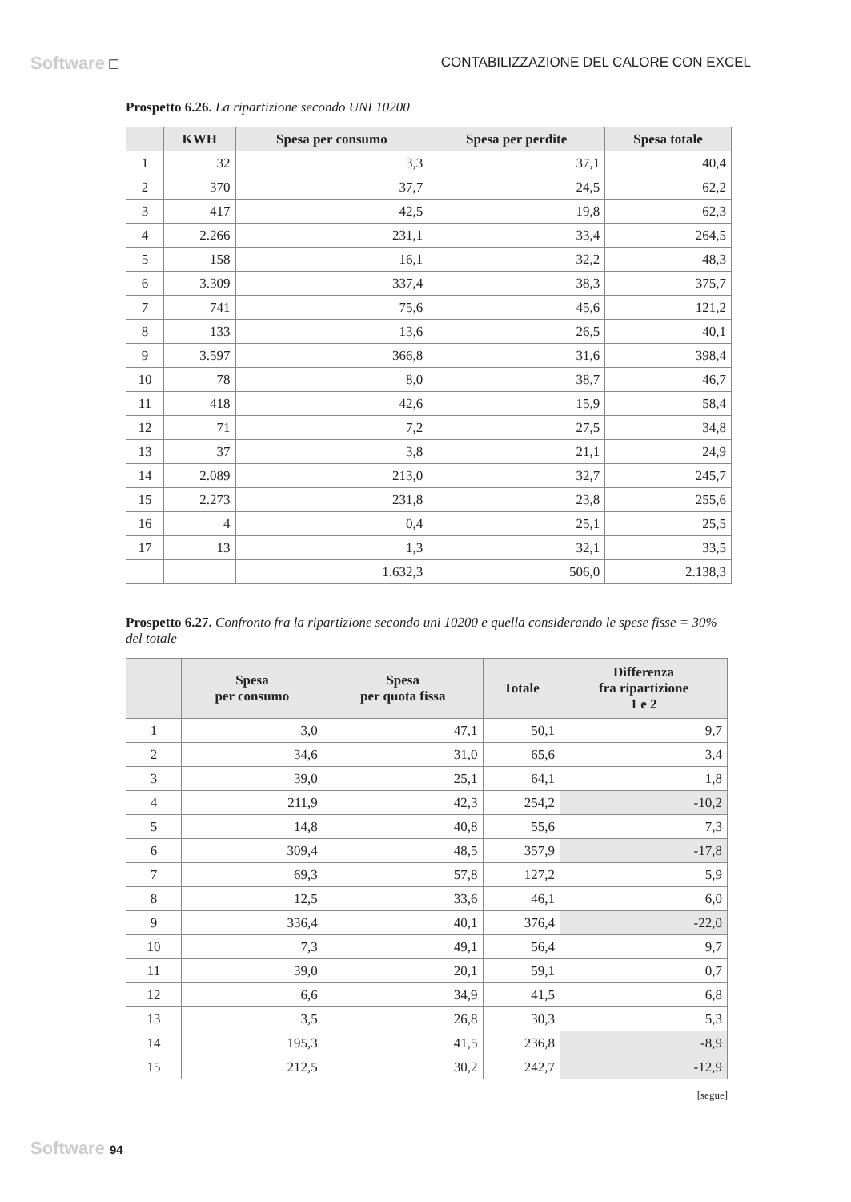Software ☐ CONTABILIZZAZIONE DEL CALORE CON EXCEL
Prospetto 6.26. La ripartizione secondo UNI 10200
| | KWH | Spesa per consumo | Spesa per perdite | Spesa totale |
| --- | --- | --- | --- | --- |
| 1 | 32 | 3,3 | 37,1 | 40,4 |
| 2 | 370 | 37,7 | 24,5 | 62,2 |
| 3 | 417 | 42,5 | 19,8 | 62,3 |
| 4 | 2.266 | 231,1 | 33,4 | 264,5 |
| 5 | 158 | 16,1 | 32,2 | 48,3 |
| 6 | 3.309 | 337,4 | 38,3 | 375,7 |
| 7 | 741 | 75,6 | 45,6 | 121,2 |
| 8 | 133 | 13,6 | 26,5 | 40,1 |
| 9 | 3.597 | 366,8 | 31,6 | 398,4 |
| 10 | 78 | 8,0 | 38,7 | 46,7 |
| 11 | 418 | 42,6 | 15,9 | 58,4 |
| 12 | 71 | 7,2 | 27,5 | 34,8 |
| 13 | 37 | 3,8 | 21,1 | 24,9 |
| 14 | 2.089 | 213,0 | 32,7 | 245,7 |
| 15 | 2.273 | 231,8 | 23,8 | 255,6 |
| 16 | 4 | 0,4 | 25,1 | 25,5 |
| 17 | 13 | 1,3 | 32,1 | 33,5 |
| | | 1.632,3 | 506,0 | 2.138,3 |
Prospetto 6.27. Confronto fra la ripartizione secondo uni 10200 e quella considerando le spese fisse = 30% del totale
| | Spesa per consumo | Spesa per quota fissa | Totale | Differenza fra ripartizione 1 e 2 |
| --- | --- | --- | --- | --- |
| 1 | 3,0 | 47,1 | 50,1 | 9,7 |
| 2 | 34,6 | 31,0 | 65,6 | 3,4 |
| 3 | 39,0 | 25,1 | 64,1 | 1,8 |
| 4 | 211,9 | 42,3 | 254,2 | -10,2 |
| 5 | 14,8 | 40,8 | 55,6 | 7,3 |
| 6 | 309,4 | 48,5 | 357,9 | -17,8 |
| 7 | 69,3 | 57,8 | 127,2 | 5,9 |
| 8 | 12,5 | 33,6 | 46,1 | 6,0 |
| 9 | 336,4 | 40,1 | 376,4 | -22,0 |
| 10 | 7,3 | 49,1 | 56,4 | 9,7 |
| 11 | 39,0 | 20,1 | 59,1 | 0,7 |
| 12 | 6,6 | 34,9 | 41,5 | 6,8 |
| 13 | 3,5 | 26,8 | 30,3 | 5,3 |
| 14 | 195,3 | 41,5 | 236,8 | -8,9 |
| 15 | 212,5 | 30,2 | 242,7 | -12,9 |
[segue]
Software 94